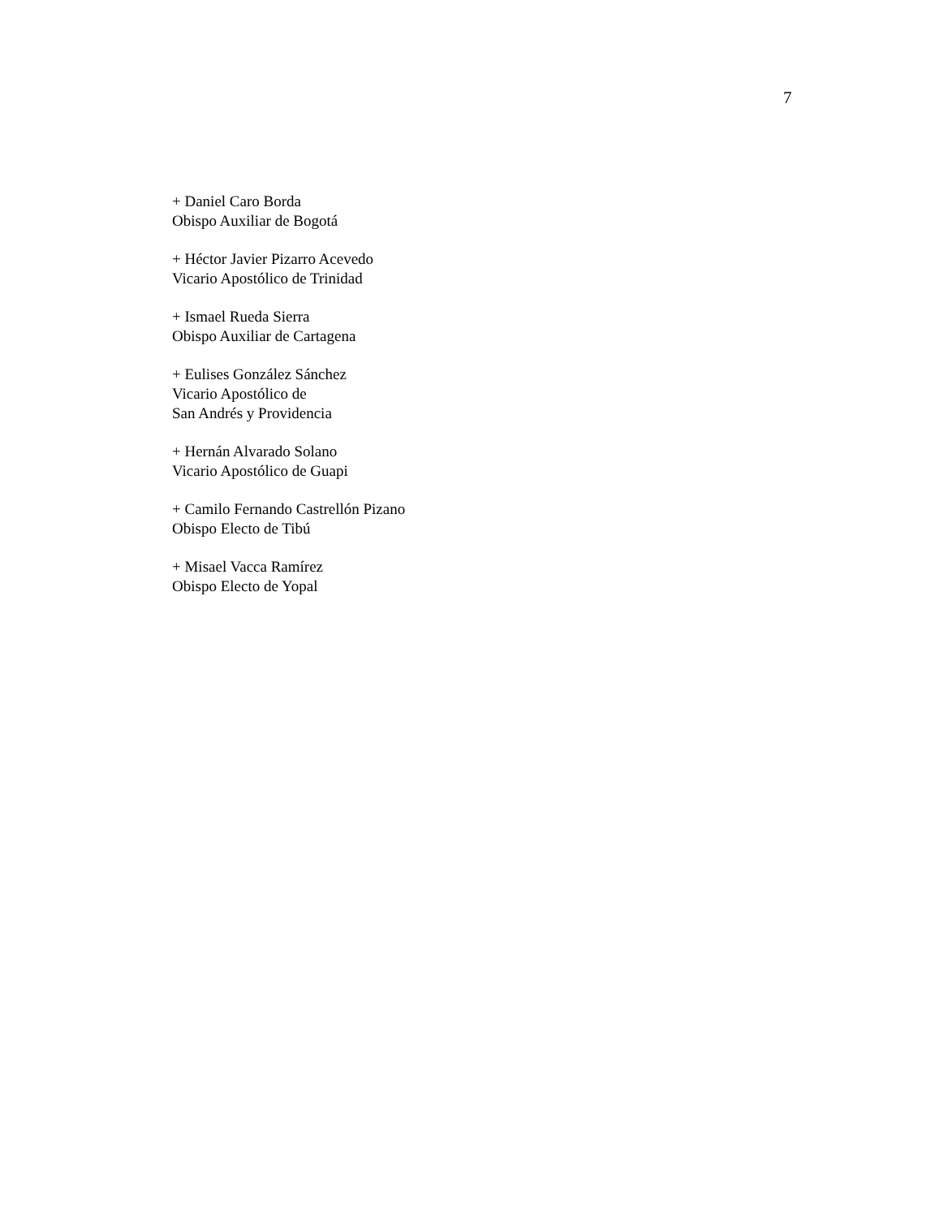7
+ Daniel Caro Borda
Obispo Auxiliar de Bogotá
+ Héctor Javier Pizarro Acevedo
Vicario Apostólico de Trinidad
+ Ismael Rueda Sierra
Obispo Auxiliar de Cartagena
+ Eulises González Sánchez
Vicario Apostólico de
San Andrés y Providencia
+ Hernán Alvarado Solano
Vicario Apostólico de Guapi
+ Camilo Fernando Castrellón Pizano
Obispo Electo de Tibú
+ Misael Vacca Ramírez
Obispo Electo de Yopal